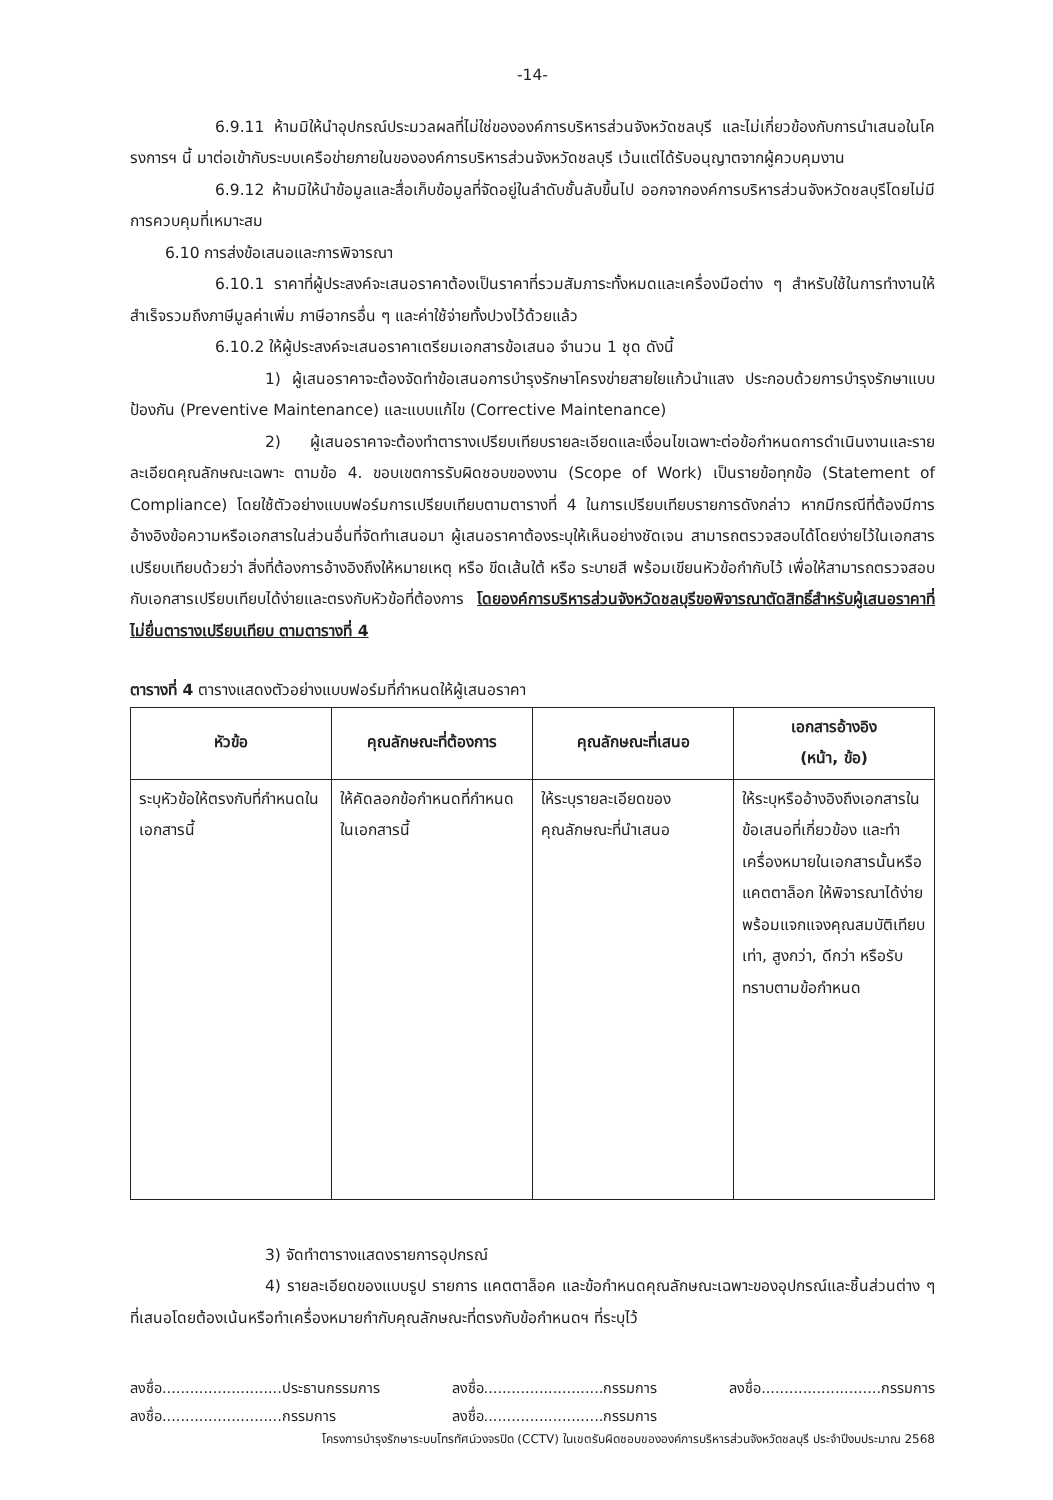-14-
6.9.11 ห้ามมิให้นำอุปกรณ์ประมวลผลที่ไม่ใช่ขององค์การบริหารส่วนจังหวัดชลบุรี และไม่เกี่ยวข้องกับการนำเสนอในโครงการฯ นี้ มาต่อเข้ากับระบบเครือข่ายภายในขององค์การบริหารส่วนจังหวัดชลบุรี เว้นแต่ได้รับอนุญาตจากผู้ควบคุมงาน
6.9.12 ห้ามมิให้นำข้อมูลและสื่อเก็บข้อมูลที่จัดอยู่ในลำดับชั้นลับขึ้นไป ออกจากองค์การบริหารส่วนจังหวัดชลบุรีโดยไม่มีการควบคุมที่เหมาะสม
6.10 การส่งข้อเสนอและการพิจารณา
6.10.1 ราคาที่ผู้ประสงค์จะเสนอราคาต้องเป็นราคาที่รวมสัมภาระทั้งหมดและเครื่องมือต่าง ๆ สำหรับใช้ในการทำงานให้สำเร็จรวมถึงภาษีมูลค่าเพิ่ม ภาษีอากรอื่น ๆ และค่าใช้จ่ายทั้งปวงไว้ด้วยแล้ว
6.10.2 ให้ผู้ประสงค์จะเสนอราคาเตรียมเอกสารข้อเสนอ จำนวน 1 ชุด ดังนี้
1) ผู้เสนอราคาจะต้องจัดทำข้อเสนอการบำรุงรักษาโครงข่ายสายใยแก้วนำแสง ประกอบด้วยการบำรุงรักษาแบบป้องกัน (Preventive Maintenance) และแบบแก้ไข (Corrective Maintenance)
2) ผู้เสนอราคาจะต้องทำตารางเปรียบเทียบรายละเอียดและเงื่อนไขเฉพาะต่อข้อกำหนดการดำเนินงานและรายละเอียดคุณลักษณะเฉพาะ ตามข้อ 4. ขอบเขตการรับผิดชอบของงาน (Scope of Work) เป็นรายข้อทุกข้อ (Statement of Compliance) โดยใช้ตัวอย่างแบบฟอร์มการเปรียบเทียบตามตารางที่ 4 ในการเปรียบเทียบรายการดังกล่าว หากมีกรณีที่ต้องมีการอ้างอิงข้อความหรือเอกสารในส่วนอื่นที่จัดทำเสนอมา ผู้เสนอราคาต้องระบุให้เห็นอย่างชัดเจน สามารถตรวจสอบได้โดยง่ายไว้ในเอกสารเปรียบเทียบด้วยว่า สิ่งที่ต้องการอ้างอิงถึงให้หมายเหตุ หรือ ขีดเส้นใต้ หรือ ระบายสี พร้อมเขียนหัวข้อกำกับไว้ เพื่อให้สามารถตรวจสอบกับเอกสารเปรียบเทียบได้ง่ายและตรงกับหัวข้อที่ต้องการ โดยองค์การบริหารส่วนจังหวัดชลบุรีขอพิจารณาตัดสิทธิ์สำหรับผู้เสนอราคาที่ไม่ยื่นตารางเปรียบเทียบ ตามตารางที่ 4
ตารางที่ 4 ตารางแสดงตัวอย่างแบบฟอร์มที่กำหนดให้ผู้เสนอราคา
| หัวข้อ | คุณลักษณะที่ต้องการ | คุณลักษณะที่เสนอ | เอกสารอ้างอิง (หน้า, ข้อ) |
| --- | --- | --- | --- |
| ระบุหัวข้อให้ตรงกับที่กำหนดในเอกสารนี้ | ให้คัดลอกข้อกำหนดที่กำหนดในเอกสารนี้ | ให้ระบุรายละเอียดของคุณลักษณะที่นำเสนอ | ให้ระบุหรืออ้างอิงถึงเอกสารในข้อเสนอที่เกี่ยวข้อง และทำเครื่องหมายในเอกสารนั้นหรือแคตตาล็อก ให้พิจารณาได้ง่ายพร้อมแจกแจงคุณสมบัติเทียบเท่า, สูงกว่า, ดีกว่า หรือรับทราบตามข้อกำหนด |
3) จัดทำตารางแสดงรายการอุปกรณ์
4) รายละเอียดของแบบรูป รายการ แคตตาล็อค และข้อกำหนดคุณลักษณะเฉพาะของอุปกรณ์และชิ้นส่วนต่าง ๆ ที่เสนอโดยต้องเน้นหรือทำเครื่องหมายกำกับคุณลักษณะที่ตรงกับข้อกำหนดฯ ที่ระบุไว้
ลงชื่อ..........................ประธานกรรมการ
ลงชื่อ..........................กรรมการ
ลงชื่อ..........................กรรมการ
ลงชื่อ..........................กรรมการ
ลงชื่อ..........................กรรมการ
โครงการบำรุงรักษาระบบโทรทัศน์วงจรปิด (CCTV) ในเขตรับผิดชอบขององค์การบริหารส่วนจังหวัดชลบุรี ประจำปีงบประมาณ 2568